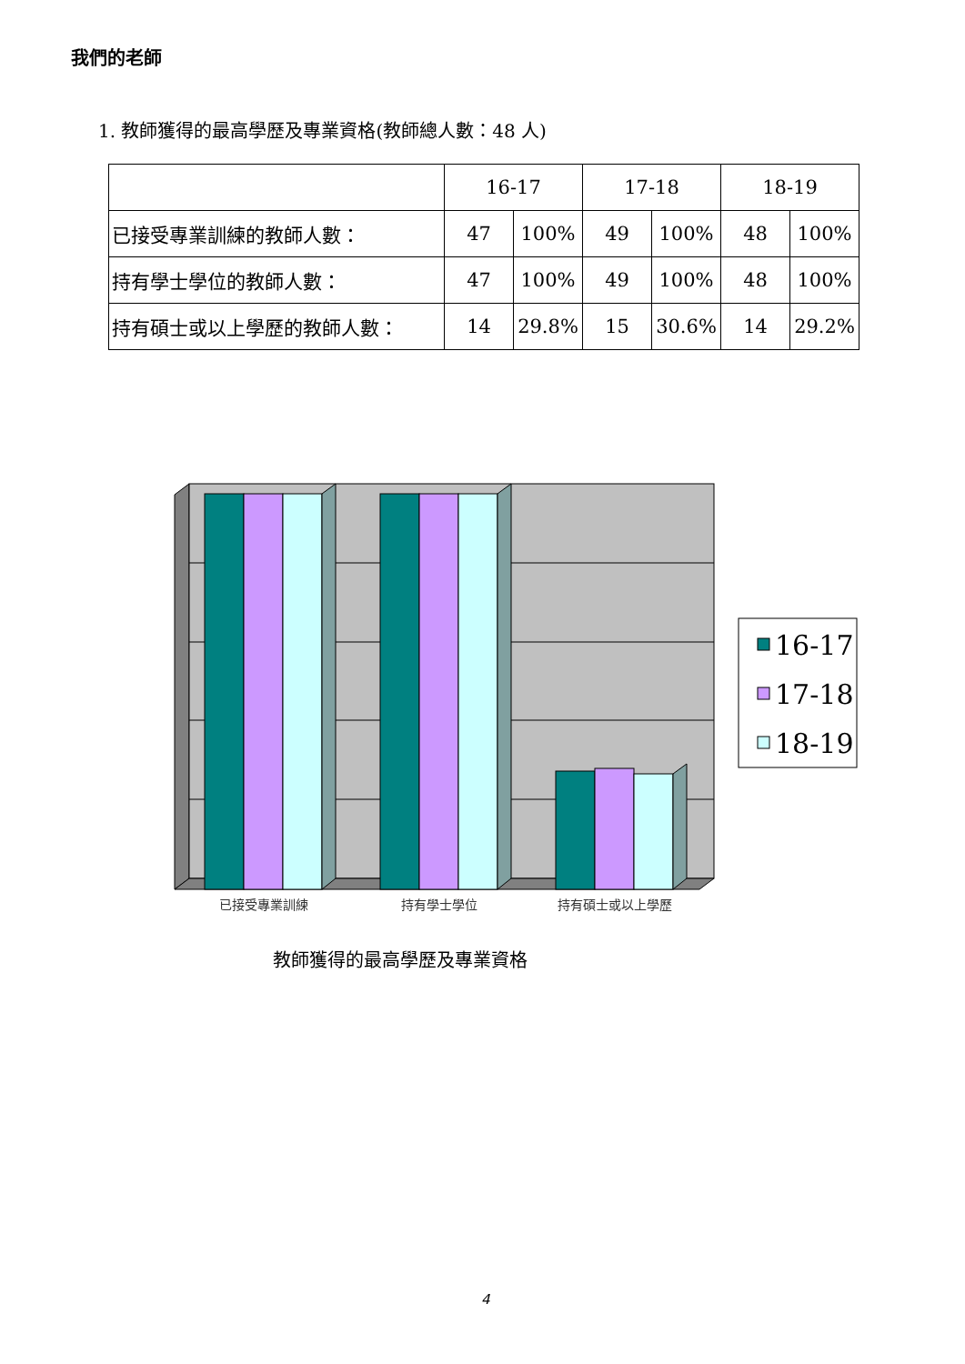我們的老師
1. 教師獲得的最高學歷及專業資格(教師總人數：48 人)
| | 16-17 | | 17-18 | | 18-19 | |
| --- | --- | --- | --- | --- | --- | --- |
| 已接受專業訓練的教師人數： | 47 | 100% | 49 | 100% | 48 | 100% |
| 持有學士學位的教師人數： | 47 | 100% | 49 | 100% | 48 | 100% |
| 持有碩士或以上學歷的教師人數： | 14 | 29.8% | 15 | 30.6% | 14 | 29.2% |
已接受專業訓練
持有學士學位
持有碩士或以上學歷
16-17
17-18
18-19
教師獲得的最高學歷及專業資格
4